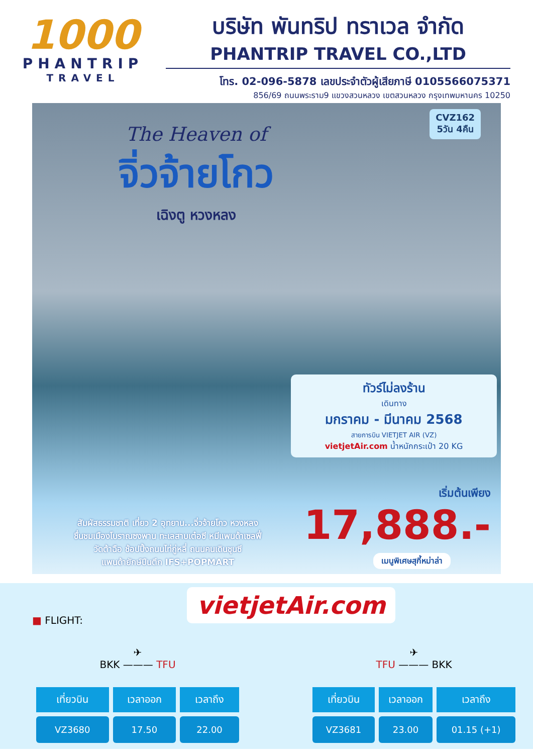1000
PHANTRIP
TRAVEL
บริษัท พันทริป ทราเวล จำกัด
PHANTRIP TRAVEL CO.,LTD
โทร. 02-096-5878 เลขประจำตัวผู้เสียภาษี 0105566075371
856/69 ถนนพระราม9 แขวงสวนหลวง เขตสวนหลวง กรุงเทพมหานคร 10250
CVZ162
5วัน 4คืน
The Heaven of
จิ่วจ้ายโกว
เฉิงตู หวงหลง
ทัวร์ไม่ลงร้าน
เดินทาง
มกราคม - มีนาคม 2568
สายการบิน VIETJET AIR (VZ)
vietjetAir.com น้ำหนักกระเป๋า 20 KG
เริ่มต้นเพียง
17,888.-
สัมผัสธรรมชาติ เที่ยว 2 อุทยาน...จิ่วจ้ายโกว หวงหลง
ชื่นชมเมืองโบราณซงพาน ทะเลสาบเต๋อซี หมีแพนด้าเซลฟี่
วัดต้าฉือ ช้อปปิ้งถนนไท่กู่หลี่ ถนนคนเดินชุนซี
แพนด้ายักษ์ปีนตึก IFS+POPMART
เมนูพิเศษสุกี้หม่าล่า
vietjetAir.com
■ FLIGHT:
✈
BKK ——— TFU
| เที่ยวบิน | เวลาออก | เวลาถึง |
| --- | --- | --- |
| VZ3680 | 17.50 | 22.00 |
✈
TFU ——— BKK
| เที่ยวบิน | เวลาออก | เวลาถึง |
| --- | --- | --- |
| VZ3681 | 23.00 | 01.15 (+1) |